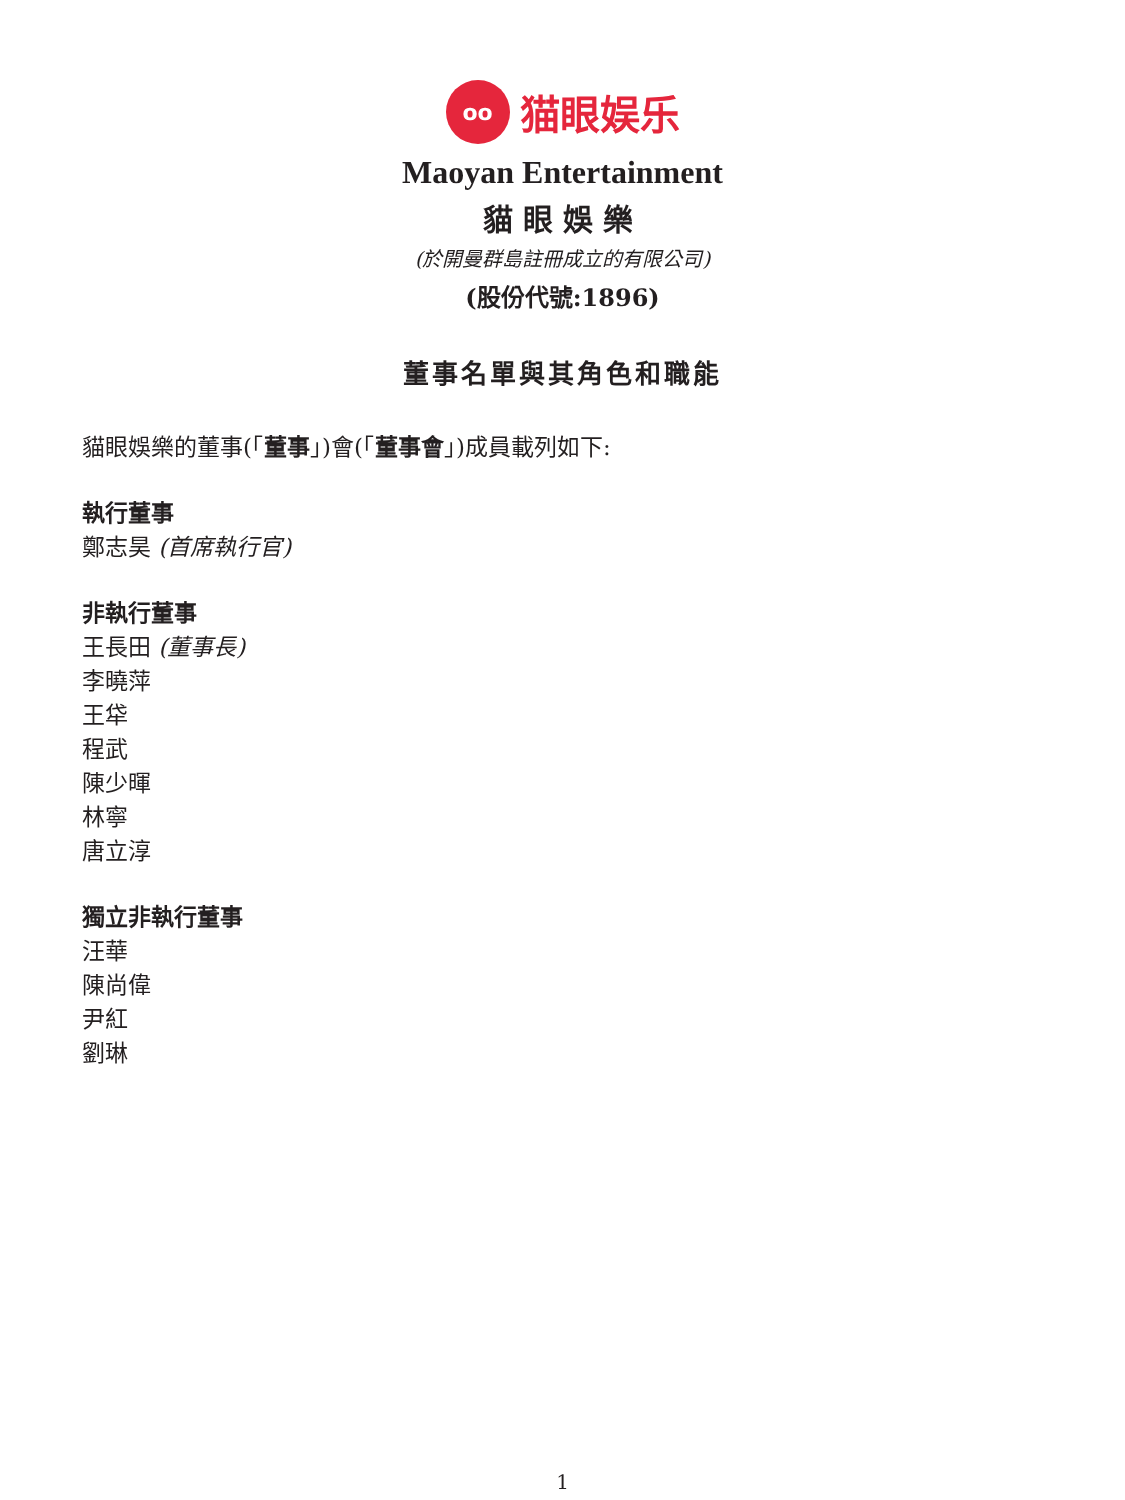oo
猫眼娱乐
Maoyan Entertainment
貓眼娛樂
(於開曼群島註冊成立的有限公司)
(股份代號:1896)
董事名單與其角色和職能
貓眼娛樂的董事(「董事」)會(「董事會」)成員載列如下:
執行董事
鄭志昊 (首席執行官)
非執行董事
王長田 (董事長)
李曉萍
王牮
程武
陳少暉
林寧
唐立淳
獨立非執行董事
汪華
陳尚偉
尹紅
劉琳
1